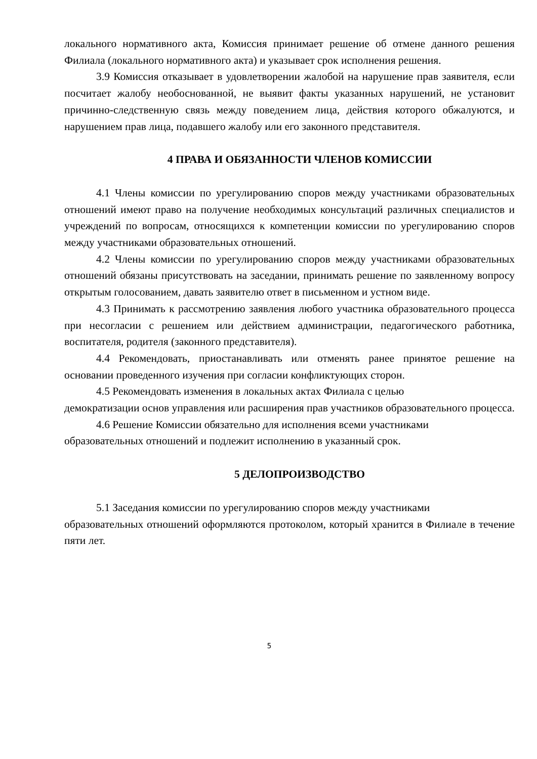локального нормативного акта, Комиссия принимает решение об отмене данного решения Филиала (локального нормативного акта) и указывает срок исполнения решения.
3.9 Комиссия отказывает в удовлетворении жалобой на нарушение прав заявителя, если посчитает жалобу необоснованной, не выявит факты указанных нарушений, не установит причинно-следственную связь между поведением лица, действия которого обжалуются, и нарушением прав лица, подавшего жалобу или его законного представителя.
4 ПРАВА И ОБЯЗАННОСТИ ЧЛЕНОВ КОМИССИИ
4.1 Члены комиссии по урегулированию споров между участниками образовательных отношений имеют право на получение необходимых консультаций различных специалистов и учреждений по вопросам, относящихся к компетенции комиссии по урегулированию споров между участниками образовательных отношений.
4.2 Члены комиссии по урегулированию споров между участниками образовательных отношений обязаны присутствовать на заседании, принимать решение по заявленному вопросу открытым голосованием, давать заявителю ответ в письменном и устном виде.
4.3 Принимать к рассмотрению заявления любого участника образовательного процесса при несогласии с решением или действием администрации, педагогического работника, воспитателя, родителя (законного представителя).
4.4 Рекомендовать, приостанавливать или отменять ранее принятое решение на основании проведенного изучения при согласии конфликтующих сторон.
4.5 Рекомендовать изменения в локальных актах Филиала с целью
демократизации основ управления или расширения прав участников образовательного процесса.
4.6 Решение Комиссии обязательно для исполнения всеми участниками
образовательных отношений и подлежит исполнению в указанный срок.
5 ДЕЛОПРОИЗВОДСТВО
5.1 Заседания комиссии по урегулированию споров между участниками
образовательных отношений оформляются протоколом, который хранится в Филиале в течение пяти лет.
5